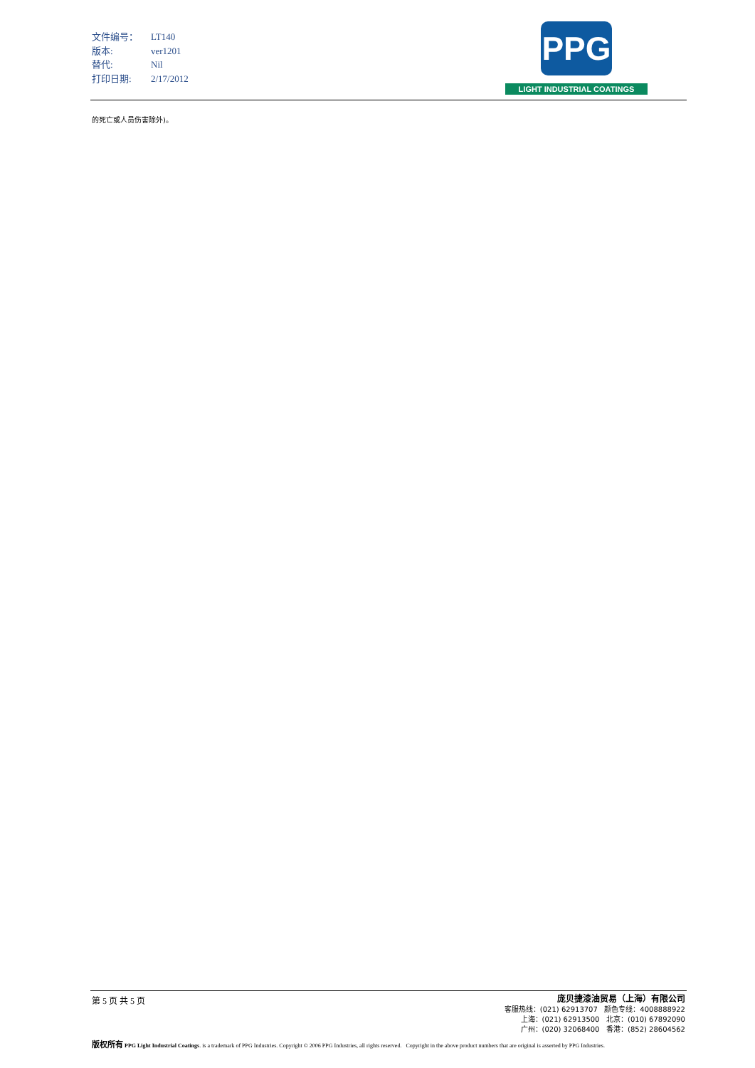| 文件编号： | LT140 |
| 版本: | ver1201 |
| 替代: | Nil |
| 打印日期: | 2/17/2012 |
PPG
LIGHT INDUSTRIAL COATINGS
的死亡或人员伤害除外)。
第 5 页 共 5 页
庞贝捷漆油贸易（上海）有限公司
客服热线：(021) 62913707 颜色专线：4008888922
上海：(021) 62913500 北京：(010) 67892090
广州：(020) 32068400 香港：(852) 28604562
版权所有 PPG Light Industrial Coatings. is a trademark of PPG Industries. Copyright © 2006 PPG Industries, all rights reserved. Copyright in the above product numbers that are original is asserted by PPG Industries.